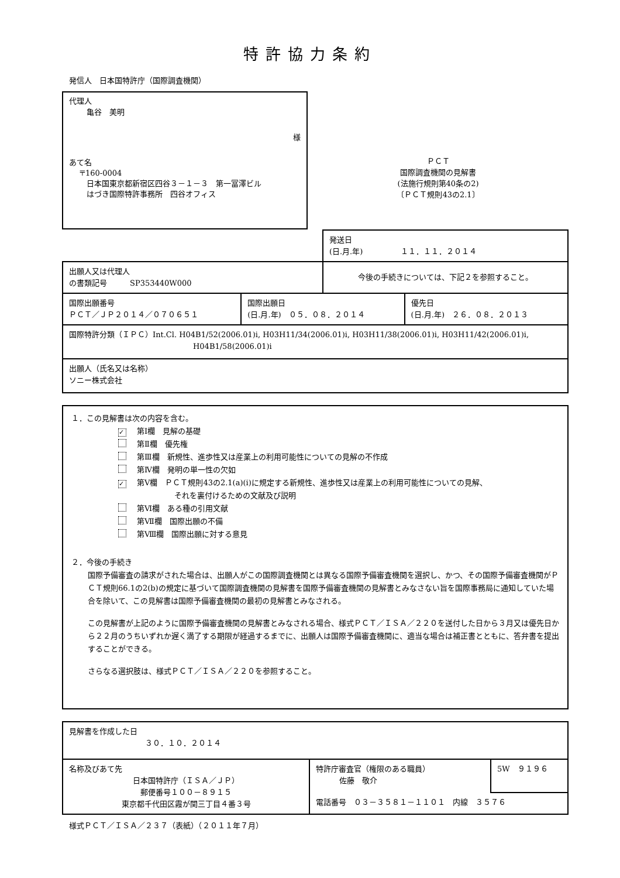特許協力条約
発信人　日本国特許庁（国際調査機関）
代理人
亀谷　美明
様
あて名
〒160-0004
日本国東京都新宿区四谷３－１－３　第一冨澤ビル
はづき国際特許事務所　四谷オフィス
ＰＣＴ
国際調査機関の見解書
(法施行規則第40条の2)
〔ＰＣＴ規則43の2.1〕
| | | 発送日 (日.月.年) １１．１１．２０１４ | |
| 出願人又は代理人 の書類記号 SP353440W000 | | 今後の手続きについては、下記２を参照すること。 | |
| 国際出願番号 ＰＣＴ／ＪＰ２０１４／０７０６５１ | 国際出願日 (日.月.年) ０５．０８．２０１４ | | 優先日 (日.月.年) ２６．０８．２０１３ |
| 国際特許分類（ＩＰＣ）Int.Cl. H04B1/52(2006.01)i, H03H11/34(2006.01)i, H03H11/38(2006.01)i, H03H11/42(2006.01)i, H04B1/58(2006.01)i | | | |
| 出願人（氏名又は名称） ソニー株式会社 | | | |
１．この見解書は次の内容を含む。
✓ 第Ⅰ欄　見解の基礎
第Ⅱ欄　優先権
第Ⅲ欄　新規性、進歩性又は産業上の利用可能性についての見解の不作成
第Ⅳ欄　発明の単一性の欠如
✓ 第Ⅴ欄　ＰＣＴ規則43の2.1(a)(i)に規定する新規性、進歩性又は産業上の利用可能性についての見解、
それを裏付けるための文献及び説明
第Ⅵ欄　ある種の引用文献
第Ⅶ欄　国際出願の不備
第Ⅷ欄　国際出願に対する意見
２．今後の手続き
国際予備審査の請求がされた場合は、出願人がこの国際調査機関とは異なる国際予備審査機関を選択し、かつ、その国際予備審査機関がＰＣＴ規則66.1の2(b)の規定に基づいて国際調査機関の見解書を国際予備審査機関の見解書とみなさない旨を国際事務局に通知していた場合を除いて、この見解書は国際予備審査機関の最初の見解書とみなされる。
この見解書が上記のように国際予備審査機関の見解書とみなされる場合、様式ＰＣＴ／ＩＳＡ／２２０を送付した日から３月又は優先日から２２月のうちいずれか遅く満了する期限が経過するまでに、出願人は国際予備審査機関に、適当な場合は補正書とともに、答弁書を提出することができる。
さらなる選択肢は、様式ＰＣＴ／ＩＳＡ／２２０を参照すること。
| 見解書を作成した日 ３０．１０．２０１４ | | |
| 名称及びあて先 日本国特許庁（ＩＳＡ／ＪＰ） 郵便番号１００－８９１５ 東京都千代田区霞が関三丁目４番３号 | 特許庁審査官（権限のある職員） 佐藤 敬介 | 5W ９１９６ |
| | 電話番号 ０３－３５８１－１１０１ 内線 ３５７６ | |
様式ＰＣＴ／ＩＳＡ／２３７（表紙）（２０１１年７月）